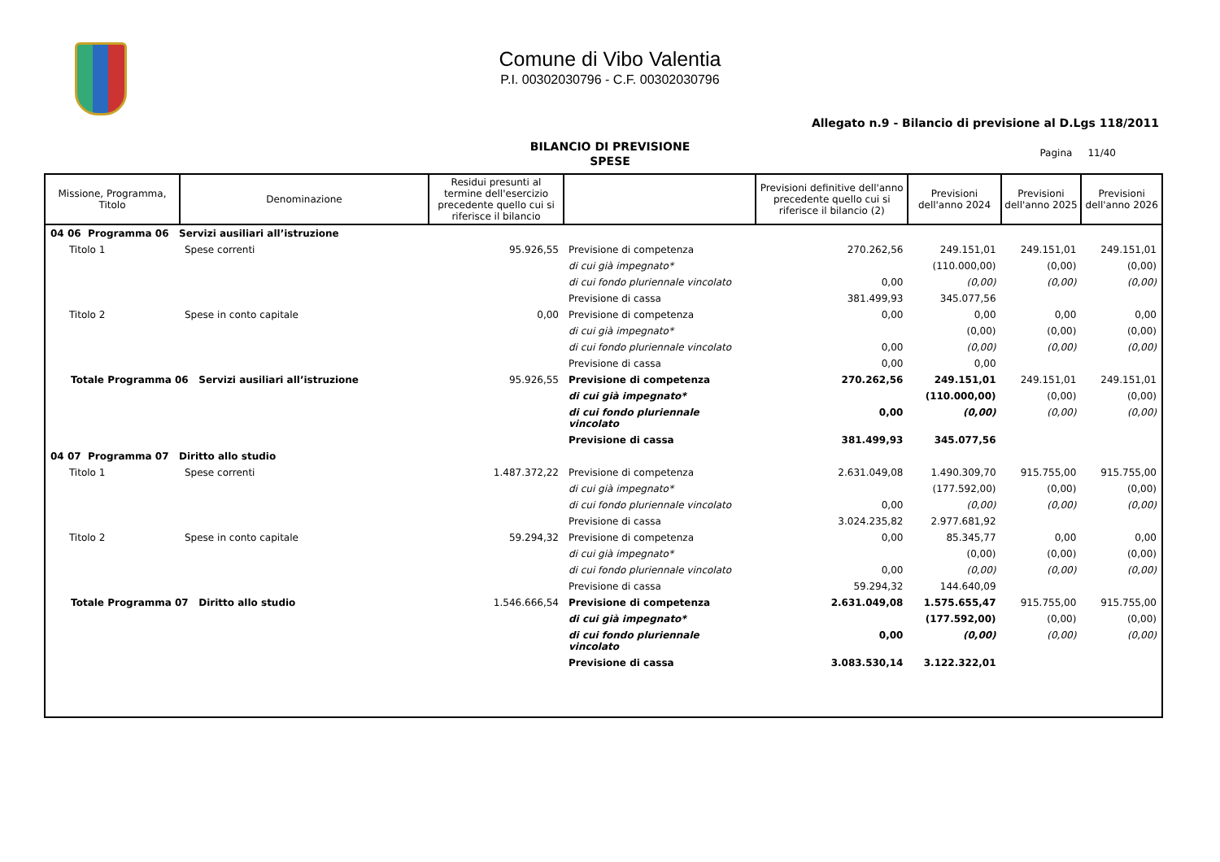Comune di Vibo Valentia
P.I. 00302030796 - C.F. 00302030796
Allegato n.9 - Bilancio di previsione al D.Lgs 118/2011
BILANCIO DI PREVISIONE
SPESE
Pagina 11/40
| Missione, Programma, Titolo | Denominazione | Residui presunti al termine dell'esercizio precedente quello cui si riferisce il bilancio | | Previsioni definitive dell'anno precedente quello cui si riferisce il bilancio (2) | Previsioni dell'anno 2024 | Previsioni dell'anno 2025 | Previsioni dell'anno 2026 |
| --- | --- | --- | --- | --- | --- | --- | --- |
| 04 06 Programma 06 Servizi ausiliari all’istruzione | | | | | | | |
| Titolo 1 | Spese correnti | 95.926,55 | Previsione di competenza | 270.262,56 | 249.151,01 | 249.151,01 | 249.151,01 |
| | | | di cui già impegnato* | | (110.000,00) | (0,00) | (0,00) |
| | | | di cui fondo pluriennale vincolato | 0,00 | (0,00) | (0,00) | (0,00) |
| | | | Previsione di cassa | 381.499,93 | 345.077,56 | | |
| Titolo 2 | Spese in conto capitale | 0,00 | Previsione di competenza | 0,00 | 0,00 | 0,00 | 0,00 |
| | | | di cui già impegnato* | | (0,00) | (0,00) | (0,00) |
| | | | di cui fondo pluriennale vincolato | 0,00 | (0,00) | (0,00) | (0,00) |
| | | | Previsione di cassa | 0,00 | 0,00 | | |
| Totale Programma 06 Servizi ausiliari all’istruzione | | 95.926,55 | Previsione di competenza | 270.262,56 | 249.151,01 | 249.151,01 | 249.151,01 |
| | | | di cui già impegnato* | | (110.000,00) | (0,00) | (0,00) |
| | | | di cui fondo pluriennale vincolato | 0,00 | (0,00) | (0,00) | (0,00) |
| | | | Previsione di cassa | 381.499,93 | 345.077,56 | | |
| 04 07 Programma 07 Diritto allo studio | | | | | | | |
| Titolo 1 | Spese correnti | 1.487.372,22 | Previsione di competenza | 2.631.049,08 | 1.490.309,70 | 915.755,00 | 915.755,00 |
| | | | di cui già impegnato* | | (177.592,00) | (0,00) | (0,00) |
| | | | di cui fondo pluriennale vincolato | 0,00 | (0,00) | (0,00) | (0,00) |
| | | | Previsione di cassa | 3.024.235,82 | 2.977.681,92 | | |
| Titolo 2 | Spese in conto capitale | 59.294,32 | Previsione di competenza | 0,00 | 85.345,77 | 0,00 | 0,00 |
| | | | di cui già impegnato* | | (0,00) | (0,00) | (0,00) |
| | | | di cui fondo pluriennale vincolato | 0,00 | (0,00) | (0,00) | (0,00) |
| | | | Previsione di cassa | 59.294,32 | 144.640,09 | | |
| Totale Programma 07 Diritto allo studio | | 1.546.666,54 | Previsione di competenza | 2.631.049,08 | 1.575.655,47 | 915.755,00 | 915.755,00 |
| | | | di cui già impegnato* | | (177.592,00) | (0,00) | (0,00) |
| | | | di cui fondo pluriennale vincolato | 0,00 | (0,00) | (0,00) | (0,00) |
| | | | Previsione di cassa | 3.083.530,14 | 3.122.322,01 | | |